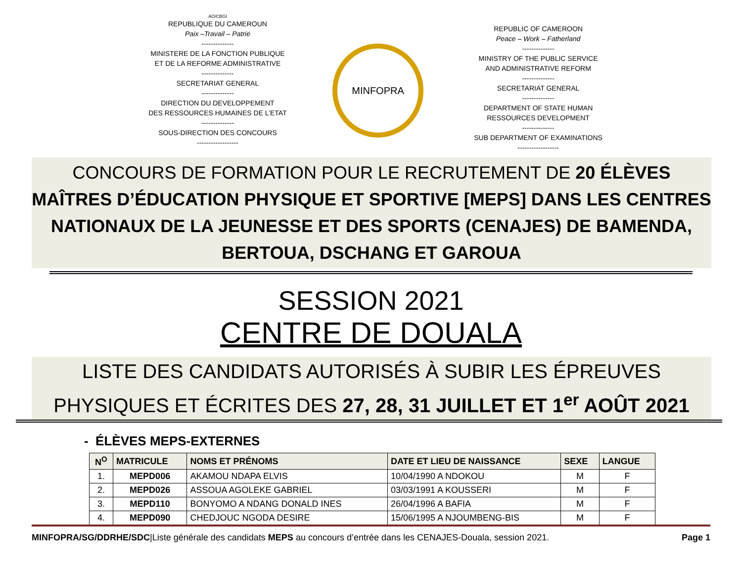AO/CBGI
REPUBLIQUE DU CAMEROUN
Paix –Travail – Patrie
--------------
MINISTERE DE LA FONCTION PUBLIQUE
ET DE LA REFORME ADMINISTRATIVE
--------------
SECRETARIAT GENERAL
--------------
DIRECTION DU DEVELOPPEMENT
DES RESSOURCES HUMAINES DE L’ETAT
--------------
SOUS-DIRECTION DES CONCOURS
------------------
MINFOPRA
REPUBLIC OF CAMEROON
Peace – Work – Fatherland
--------------
MINISTRY OF THE PUBLIC SERVICE
AND ADMINISTRATIVE REFORM
--------------
SECRETARIAT GENERAL
--------------
DEPARTMENT OF STATE HUMAN
RESSOURCES DEVELOPMENT
--------------
SUB DEPARTMENT OF EXAMINATIONS
------------------
CONCOURS DE FORMATION POUR LE RECRUTEMENT DE 20 ÉLÈVES MAÎTRES D’ÉDUCATION PHYSIQUE ET SPORTIVE [MEPS] DANS LES CENTRES NATIONAUX DE LA JEUNESSE ET DES SPORTS (CENAJES) DE BAMENDA, BERTOUA, DSCHANG ET GAROUA
SESSION 2021
CENTRE DE DOUALA
LISTE DES CANDIDATS AUTORISÉS À SUBIR LES ÉPREUVES PHYSIQUES ET ÉCRITES DES 27, 28, 31 JUILLET ET 1<sup>er</sup> AOÛT 2021
- ÉLÈVES MEPS-EXTERNES
| N<sup>O</sup> | MATRICULE | NOMS ET PRÉNOMS | DATE ET LIEU DE NAISSANCE | SEXE | LANGUE |
| --- | --- | --- | --- | --- | --- |
| 1. | MEPD006 | AKAMOU NDAPA ELVIS | 10/04/1990 A NDOKOU | M | F |
| 2. | MEPD026 | ASSOUA AGOLEKE GABRIEL | 03/03/1991 A KOUSSERI | M | F |
| 3. | MEPD110 | BONYOMO A NDANG DONALD INES | 26/04/1996 A BAFIA | M | F |
| 4. | MEPD090 | CHEDJOUC NGODA DESIRE | 15/06/1995 A NJOUMBENG-BIS | M | F |
MINFOPRA/SG/DDRHE/SDC|Liste générale des candidats MEPS au concours d’entrée dans les CENAJES-Douala, session 2021. Page 1